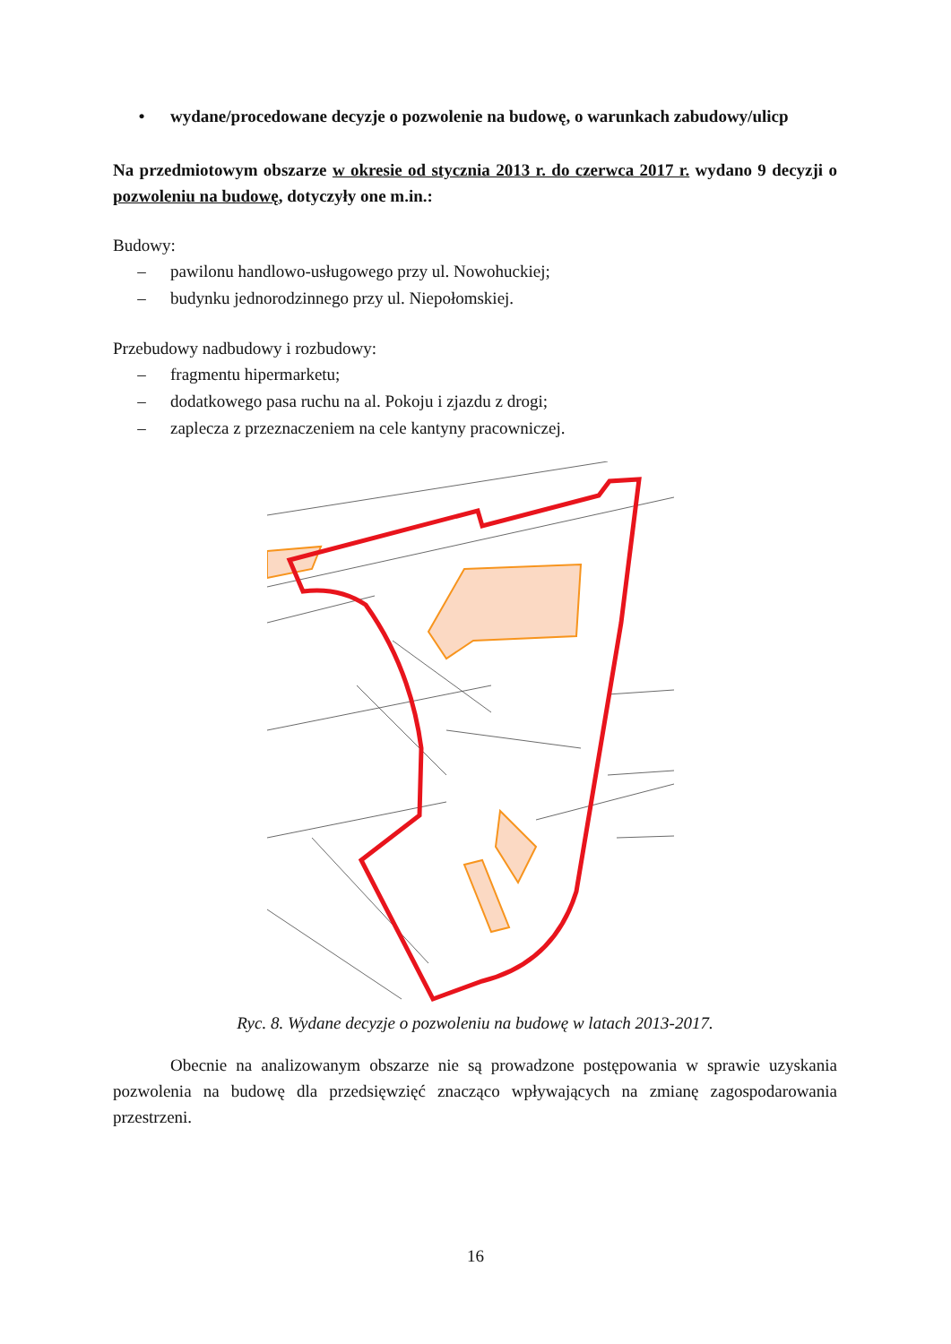• wydane/procedowane decyzje o pozwolenie na budowę, o warunkach zabudowy/ulicp
Na przedmiotowym obszarze w okresie od stycznia 2013 r. do czerwca 2017 r. wydano 9 decyzji o pozwoleniu na budowę, dotyczyły one m.in.:
Budowy:
– pawilonu handlowo-usługowego przy ul. Nowohuckiej;
– budynku jednorodzinnego przy ul. Niepołomskiej.
Przebudowy nadbudowy i rozbudowy:
– fragmentu hipermarketu;
– dodatkowego pasa ruchu na al. Pokoju i zjazdu z drogi;
– zaplecza z przeznaczeniem na cele kantyny pracowniczej.
Ryc. 8. Wydane decyzje o pozwoleniu na budowę w latach 2013-2017.
Obecnie na analizowanym obszarze nie są prowadzone postępowania w sprawie uzyskania pozwolenia na budowę dla przedsięwzięć znacząco wpływających na zmianę zagospodarowania przestrzeni.
16